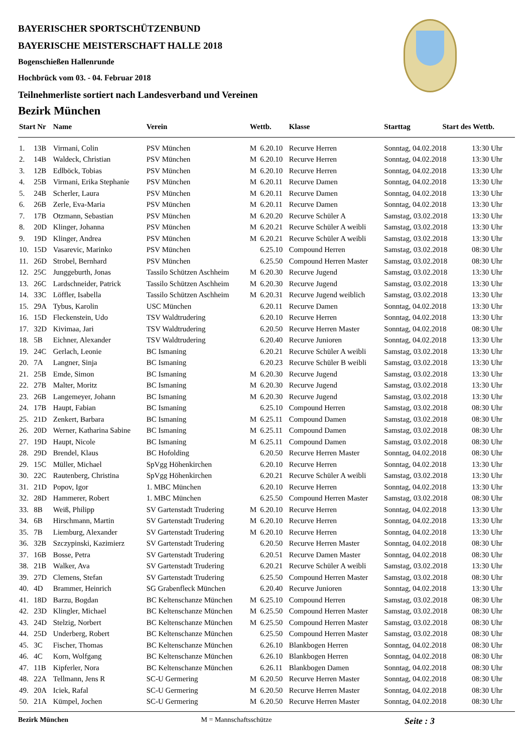BAYERISCHER SPORTSCHÜTZENBUND
BAYERISCHE MEISTERSCHAFT HALLE 2018
Bogenschießen Hallenrunde
Hochbrück vom 03. - 04. Februar 2018
Teilnehmerliste sortiert nach Landesverband und Vereinen
Bezirk München
| Start Nr | | Name | Verein | Wettb. | | Klasse | Starttag Start des Wettb. | |
| --- | --- | --- | --- | --- | --- | --- | --- | --- |
| 1. | 13B | Virmani, Colin | PSV München | M | 6.20.10 | Recurve Herren | Sonntag, 04.02.2018 | 13:30 Uhr |
| 2. | 14B | Waldeck, Christian | PSV München | M | 6.20.10 | Recurve Herren | Sonntag, 04.02.2018 | 13:30 Uhr |
| 3. | 12B | Edlböck, Tobias | PSV München | M | 6.20.10 | Recurve Herren | Sonntag, 04.02.2018 | 13:30 Uhr |
| 4. | 25B | Virmani, Erika Stephanie | PSV München | M | 6.20.11 | Recurve Damen | Sonntag, 04.02.2018 | 13:30 Uhr |
| 5. | 24B | Scherler, Laura | PSV München | M | 6.20.11 | Recurve Damen | Sonntag, 04.02.2018 | 13:30 Uhr |
| 6. | 26B | Zerle, Eva-Maria | PSV München | M | 6.20.11 | Recurve Damen | Sonntag, 04.02.2018 | 13:30 Uhr |
| 7. | 17B | Otzmann, Sebastian | PSV München | M | 6.20.20 | Recurve Schüler A | Samstag, 03.02.2018 | 13:30 Uhr |
| 8. | 20D | Klinger, Johanna | PSV München | M | 6.20.21 | Recurve Schüler A weibli | Samstag, 03.02.2018 | 13:30 Uhr |
| 9. | 19D | Klinger, Andrea | PSV München | M | 6.20.21 | Recurve Schüler A weibli | Samstag, 03.02.2018 | 13:30 Uhr |
| 10. | 15D | Vasarevic, Marinko | PSV München | | 6.25.10 | Compound Herren | Samstag, 03.02.2018 | 08:30 Uhr |
| 11. | 26D | Strobel, Bernhard | PSV München | | 6.25.50 | Compound Herren Master | Samstag, 03.02.2018 | 08:30 Uhr |
| 12. | 25C | Junggeburth, Jonas | Tassilo Schützen Aschheim | M | 6.20.30 | Recurve Jugend | Samstag, 03.02.2018 | 13:30 Uhr |
| 13. | 26C | Lardschneider, Patrick | Tassilo Schützen Aschheim | M | 6.20.30 | Recurve Jugend | Samstag, 03.02.2018 | 13:30 Uhr |
| 14. | 33C | Löffler, Isabella | Tassilo Schützen Aschheim | M | 6.20.31 | Recurve Jugend weiblich | Samstag, 03.02.2018 | 13:30 Uhr |
| 15. | 29A | Tybus, Karolin | USC München | | 6.20.11 | Recurve Damen | Sonntag, 04.02.2018 | 13:30 Uhr |
| 16. | 15D | Fleckenstein, Udo | TSV Waldtrudering | | 6.20.10 | Recurve Herren | Sonntag, 04.02.2018 | 13:30 Uhr |
| 17. | 32D | Kivimaa, Jari | TSV Waldtrudering | | 6.20.50 | Recurve Herren Master | Sonntag, 04.02.2018 | 08:30 Uhr |
| 18. | 5B | Eichner, Alexander | TSV Waldtrudering | | 6.20.40 | Recurve Junioren | Sonntag, 04.02.2018 | 13:30 Uhr |
| 19. | 24C | Gerlach, Leonie | BC Ismaning | | 6.20.21 | Recurve Schüler A weibli | Samstag, 03.02.2018 | 13:30 Uhr |
| 20. | 7A | Langner, Sinja | BC Ismaning | | 6.20.23 | Recurve Schüler B weibli | Samstag, 03.02.2018 | 13:30 Uhr |
| 21. | 25B | Emde, Simon | BC Ismaning | M | 6.20.30 | Recurve Jugend | Samstag, 03.02.2018 | 13:30 Uhr |
| 22. | 27B | Malter, Moritz | BC Ismaning | M | 6.20.30 | Recurve Jugend | Samstag, 03.02.2018 | 13:30 Uhr |
| 23. | 26B | Langemeyer, Johann | BC Ismaning | M | 6.20.30 | Recurve Jugend | Samstag, 03.02.2018 | 13:30 Uhr |
| 24. | 17B | Haupt, Fabian | BC Ismaning | | 6.25.10 | Compound Herren | Samstag, 03.02.2018 | 08:30 Uhr |
| 25. | 21D | Zenkert, Barbara | BC Ismaning | M | 6.25.11 | Compound Damen | Samstag, 03.02.2018 | 08:30 Uhr |
| 26. | 20D | Werner, Katharina Sabine | BC Ismaning | M | 6.25.11 | Compound Damen | Samstag, 03.02.2018 | 08:30 Uhr |
| 27. | 19D | Haupt, Nicole | BC Ismaning | M | 6.25.11 | Compound Damen | Samstag, 03.02.2018 | 08:30 Uhr |
| 28. | 29D | Brendel, Klaus | BC Hofolding | | 6.20.50 | Recurve Herren Master | Sonntag, 04.02.2018 | 08:30 Uhr |
| 29. | 15C | Müller, Michael | SpVgg Höhenkirchen | | 6.20.10 | Recurve Herren | Sonntag, 04.02.2018 | 13:30 Uhr |
| 30. | 22C | Rautenberg, Christina | SpVgg Höhenkirchen | | 6.20.21 | Recurve Schüler A weibli | Samstag, 03.02.2018 | 13:30 Uhr |
| 31. | 21D | Popov, Igor | 1. MBC München | | 6.20.10 | Recurve Herren | Sonntag, 04.02.2018 | 13:30 Uhr |
| 32. | 28D | Hammerer, Robert | 1. MBC München | | 6.25.50 | Compound Herren Master | Samstag, 03.02.2018 | 08:30 Uhr |
| 33. | 8B | Weiß, Philipp | SV Gartenstadt Trudering | M | 6.20.10 | Recurve Herren | Sonntag, 04.02.2018 | 13:30 Uhr |
| 34. | 6B | Hirschmann, Martin | SV Gartenstadt Trudering | M | 6.20.10 | Recurve Herren | Sonntag, 04.02.2018 | 13:30 Uhr |
| 35. | 7B | Liemburg, Alexander | SV Gartenstadt Trudering | M | 6.20.10 | Recurve Herren | Sonntag, 04.02.2018 | 13:30 Uhr |
| 36. | 32B | Szczypinski, Kazimierz | SV Gartenstadt Trudering | | 6.20.50 | Recurve Herren Master | Sonntag, 04.02.2018 | 08:30 Uhr |
| 37. | 16B | Bosse, Petra | SV Gartenstadt Trudering | | 6.20.51 | Recurve Damen Master | Sonntag, 04.02.2018 | 08:30 Uhr |
| 38. | 21B | Walker, Ava | SV Gartenstadt Trudering | | 6.20.21 | Recurve Schüler A weibli | Samstag, 03.02.2018 | 13:30 Uhr |
| 39. | 27D | Clemens, Stefan | SV Gartenstadt Trudering | | 6.25.50 | Compound Herren Master | Samstag, 03.02.2018 | 08:30 Uhr |
| 40. | 4D | Brammer, Heinrich | SG Grabenfleck München | | 6.20.40 | Recurve Junioren | Sonntag, 04.02.2018 | 13:30 Uhr |
| 41. | 18D | Barzu, Bogdan | BC Keltenschanze München | M | 6.25.10 | Compound Herren | Samstag, 03.02.2018 | 08:30 Uhr |
| 42. | 23D | Klingler, Michael | BC Keltenschanze München | M | 6.25.50 | Compound Herren Master | Samstag, 03.02.2018 | 08:30 Uhr |
| 43. | 24D | Stelzig, Norbert | BC Keltenschanze München | M | 6.25.50 | Compound Herren Master | Samstag, 03.02.2018 | 08:30 Uhr |
| 44. | 25D | Underberg, Robert | BC Keltenschanze München | | 6.25.50 | Compound Herren Master | Samstag, 03.02.2018 | 08:30 Uhr |
| 45. | 3C | Fischer, Thomas | BC Keltenschanze München | | 6.26.10 | Blankbogen Herren | Sonntag, 04.02.2018 | 08:30 Uhr |
| 46. | 4C | Korn, Wolfgang | BC Keltenschanze München | | 6.26.10 | Blankbogen Herren | Sonntag, 04.02.2018 | 08:30 Uhr |
| 47. | 11B | Kipferler, Nora | BC Keltenschanze München | | 6.26.11 | Blankbogen Damen | Sonntag, 04.02.2018 | 08:30 Uhr |
| 48. | 22A | Tellmann, Jens R | SC-U Germering | M | 6.20.50 | Recurve Herren Master | Sonntag, 04.02.2018 | 08:30 Uhr |
| 49. | 20A | Iciek, Rafal | SC-U Germering | M | 6.20.50 | Recurve Herren Master | Sonntag, 04.02.2018 | 08:30 Uhr |
| 50. | 21A | Kümpel, Jochen | SC-U Germering | M | 6.20.50 | Recurve Herren Master | Sonntag, 04.02.2018 | 08:30 Uhr |
Bezirk München M = Mannschaftsschütze Seite : 3